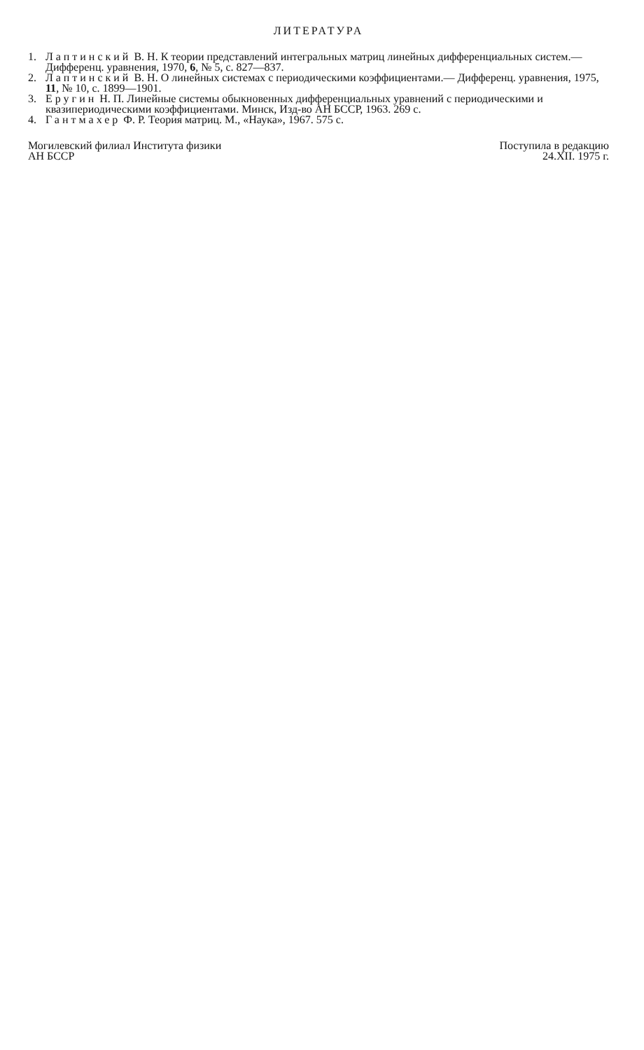ЛИТЕРАТУРА
1. Лаптинский В. Н. К теории представлений интегральных матриц линейных дифференциальных систем.— Дифференц. уравнения, 1970, 6, № 5, с. 827—837.
2. Лаптинский В. Н. О линейных системах с периодическими коэффициентами.— Дифференц. уравнения, 1975, 11, № 10, с. 1899—1901.
3. Еругин Н. П. Линейные системы обыкновенных дифференциальных уравнений с периодическими и квазипериодическими коэффициентами. Минск, Изд-во АН БССР, 1963. 269 с.
4. Гантмахер Ф. Р. Теория матриц. М., «Наука», 1967. 575 с.
Могилевский филиал Института физики
АН БССР
Поступила в редакцию
24.XII. 1975 г.